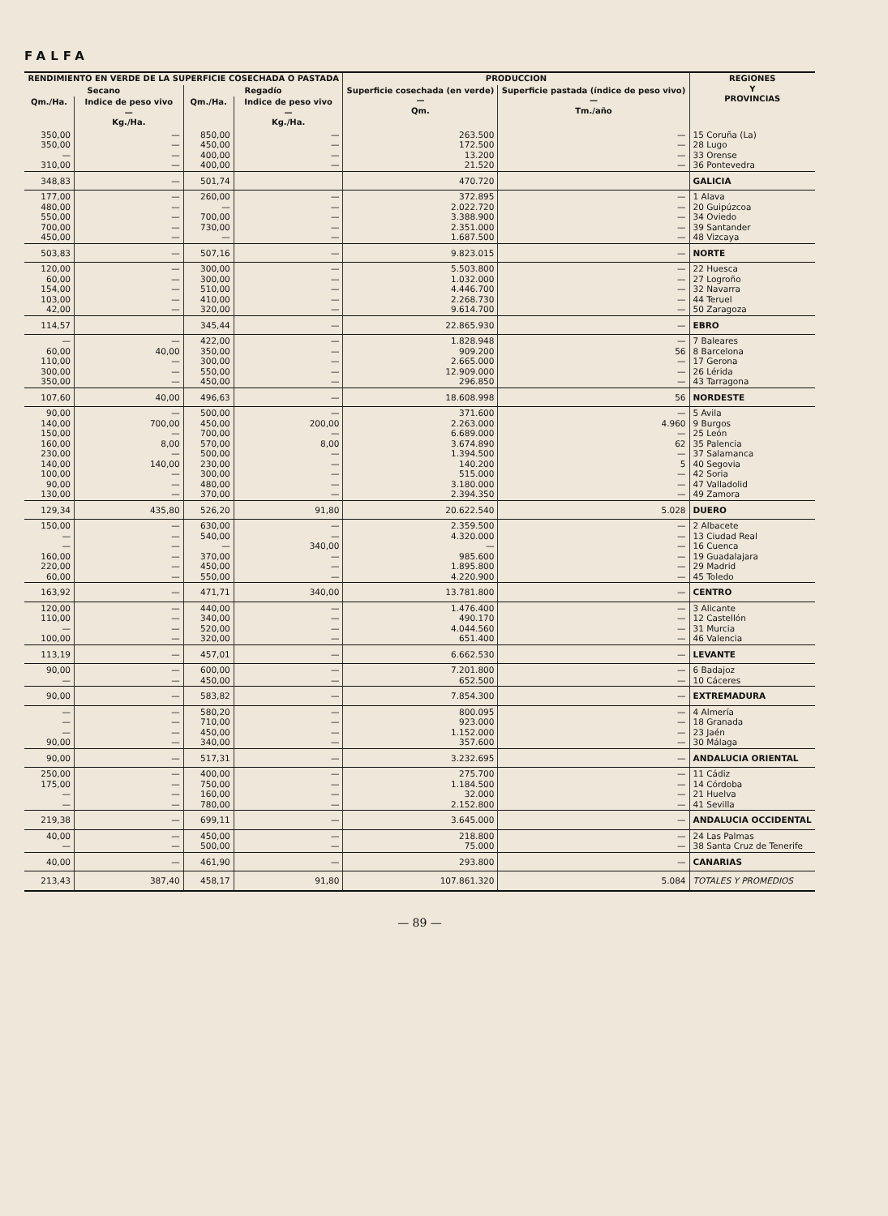FALFA
| RENDIMIENTO EN VERDE DE LA SUPERFICIE COSECHADA O PASTADA | | | | PRODUCCION | | REGIONES Y PROVINCIAS |
| --- | --- | --- | --- | --- | --- | --- |
| Secano | | Regadío | | Superficie cosechada (en verde) — Qm. | Superficie pastada (índice de peso vivo) — Tm./año | |
| Qm./Ha. | Indice de peso vivo — Kg./Ha. | Qm./Ha. | Indice de peso vivo — Kg./Ha. | | | |
| 350,00 350,00 — 310,00 | — — — — | 850,00 450,00 400,00 400,00 | — — — — | 263.500 172.500 13.200 21.520 | — — — — | 15 Coruña (La) 28 Lugo 33 Orense 36 Pontevedra |
| 348,83 | — | 501,74 | | 470.720 | | GALICIA |
| 177,00 480,00 550,00 700,00 450,00 | — — — — — | 260,00 — 700,00 730,00 — | — — — — — | 372.895 2.022.720 3.388.900 2.351.000 1.687.500 | — — — — — | 1 Alava 20 Guipúzcoa 34 Oviedo 39 Santander 48 Vizcaya |
| 503,83 | — | 507,16 | — | 9.823.015 | — | NORTE |
| 120,00 60,00 154,00 103,00 42,00 | — — — — — | 300,00 300,00 510,00 410,00 320,00 | — — — — — | 5.503.800 1.032.000 4.446.700 2.268.730 9.614.700 | — — — — — | 22 Huesca 27 Logroño 32 Navarra 44 Teruel 50 Zaragoza |
| 114,57 | | 345,44 | — | 22.865.930 | — | EBRO |
| — 60,00 110,00 300,00 350,00 | — 40,00 — — — | 422,00 350,00 300,00 550,00 450,00 | — — — — — | 1.828.948 909.200 2.665.000 12.909.000 296.850 | — 56 — — — | 7 Baleares 8 Barcelona 17 Gerona 26 Lérida 43 Tarragona |
| 107,60 | 40,00 | 496,63 | — | 18.608.998 | 56 | NORDESTE |
| 90,00 140,00 150,00 160,00 230,00 140,00 100,00 90,00 130,00 | — 700,00 — 8,00 — 140,00 — — — | 500,00 450,00 700,00 570,00 500,00 230,00 300,00 480,00 370,00 | — 200,00 — 8,00 — — — — — | 371.600 2.263.000 6.689.000 3.674.890 1.394.500 140.200 515.000 3.180.000 2.394.350 | — 4.960 — 62 — 5 — — — | 5 Avila 9 Burgos 25 León 35 Palencia 37 Salamanca 40 Segovia 42 Soria 47 Valladolid 49 Zamora |
| 129,34 | 435,80 | 526,20 | 91,80 | 20.622.540 | 5.028 | DUERO |
| 150,00 — — 160,00 220,00 60,00 | — — — — — — | 630,00 540,00 — 370,00 450,00 550,00 | — — 340,00 — — — | 2.359.500 4.320.000 — 985.600 1.895.800 4.220.900 | — — — — — — | 2 Albacete 13 Ciudad Real 16 Cuenca 19 Guadalajara 29 Madrid 45 Toledo |
| 163,92 | — | 471,71 | 340,00 | 13.781.800 | — | CENTRO |
| 120,00 110,00 — 100,00 | — — — — | 440,00 340,00 520,00 320,00 | — — — — | 1.476.400 490.170 4.044.560 651.400 | — — — — | 3 Alicante 12 Castellón 31 Murcia 46 Valencia |
| 113,19 | — | 457,01 | — | 6.662.530 | — | LEVANTE |
| 90,00 — | — — | 600,00 450,00 | — — | 7.201.800 652.500 | — — | 6 Badajoz 10 Cáceres |
| 90,00 | — | 583,82 | — | 7.854.300 | — | EXTREMADURA |
| — — — 90,00 | — — — — | 580,20 710,00 450,00 340,00 | — — — — | 800.095 923.000 1.152.000 357.600 | — — — — | 4 Almería 18 Granada 23 Jaén 30 Málaga |
| 90,00 | — | 517,31 | — | 3.232.695 | — | ANDALUCIA ORIENTAL |
| 250,00 175,00 — — | — — — — | 400,00 750,00 160,00 780,00 | — — — — | 275.700 1.184.500 32.000 2.152.800 | — — — — | 11 Cádiz 14 Córdoba 21 Huelva 41 Sevilla |
| 219,38 | — | 699,11 | — | 3.645.000 | — | ANDALUCIA OCCIDENTAL |
| 40,00 — | — — | 450,00 500,00 | — — | 218.800 75.000 | — — | 24 Las Palmas 38 Santa Cruz de Tenerife |
| 40,00 | — | 461,90 | — | 293.800 | — | CANARIAS |
| 213,43 | 387,40 | 458,17 | 91,80 | 107.861.320 | 5.084 | TOTALES Y PROMEDIOS |
— 89 —